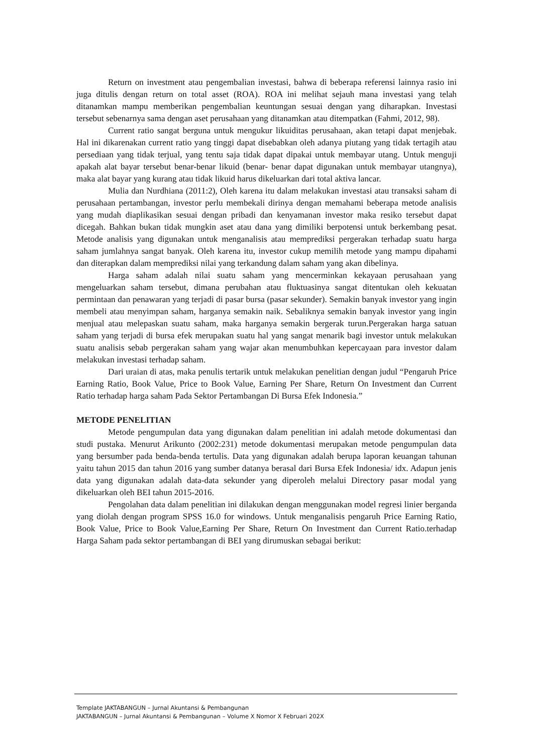Return on investment atau pengembalian investasi, bahwa di beberapa referensi lainnya rasio ini juga ditulis dengan return on total asset (ROA). ROA ini melihat sejauh mana investasi yang telah ditanamkan mampu memberikan pengembalian keuntungan sesuai dengan yang diharapkan. Investasi tersebut sebenarnya sama dengan aset perusahaan yang ditanamkan atau ditempatkan (Fahmi, 2012, 98).
Current ratio sangat berguna untuk mengukur likuiditas perusahaan, akan tetapi dapat menjebak. Hal ini dikarenakan current ratio yang tinggi dapat disebabkan oleh adanya piutang yang tidak tertagih atau persediaan yang tidak terjual, yang tentu saja tidak dapat dipakai untuk membayar utang. Untuk menguji apakah alat bayar tersebut benar-benar likuid (benar- benar dapat digunakan untuk membayar utangnya), maka alat bayar yang kurang atau tidak likuid harus dikeluarkan dari total aktiva lancar.
Mulia dan Nurdhiana (2011:2), Oleh karena itu dalam melakukan investasi atau transaksi saham di perusahaan pertambangan, investor perlu membekali dirinya dengan memahami beberapa metode analisis yang mudah diaplikasikan sesuai dengan pribadi dan kenyamanan investor maka resiko tersebut dapat dicegah. Bahkan bukan tidak mungkin aset atau dana yang dimiliki berpotensi untuk berkembang pesat. Metode analisis yang digunakan untuk menganalisis atau memprediksi pergerakan terhadap suatu harga saham jumlahnya sangat banyak. Oleh karena itu, investor cukup memilih metode yang mampu dipahami dan diterapkan dalam memprediksi nilai yang terkandung dalam saham yang akan dibelinya.
Harga saham adalah nilai suatu saham yang mencerminkan kekayaan perusahaan yang mengeluarkan saham tersebut, dimana perubahan atau fluktuasinya sangat ditentukan oleh kekuatan permintaan dan penawaran yang terjadi di pasar bursa (pasar sekunder). Semakin banyak investor yang ingin membeli atau menyimpan saham, harganya semakin naik. Sebaliknya semakin banyak investor yang ingin menjual atau melepaskan suatu saham, maka harganya semakin bergerak turun.Pergerakan harga satuan saham yang terjadi di bursa efek merupakan suatu hal yang sangat menarik bagi investor untuk melakukan suatu analisis sebab pergerakan saham yang wajar akan menumbuhkan kepercayaan para investor dalam melakukan investasi terhadap saham.
Dari uraian di atas, maka penulis tertarik untuk melakukan penelitian dengan judul “Pengaruh Price Earning Ratio, Book Value, Price to Book Value, Earning Per Share, Return On Investment dan Current Ratio terhadap harga saham Pada Sektor Pertambangan Di Bursa Efek Indonesia.”
METODE PENELITIAN
Metode pengumpulan data yang digunakan dalam penelitian ini adalah metode dokumentasi dan studi pustaka. Menurut Arikunto (2002:231) metode dokumentasi merupakan metode pengumpulan data yang bersumber pada benda-benda tertulis. Data yang digunakan adalah berupa laporan keuangan tahunan yaitu tahun 2015 dan tahun 2016 yang sumber datanya berasal dari Bursa Efek Indonesia/ idx. Adapun jenis data yang digunakan adalah data-data sekunder yang diperoleh melalui Directory pasar modal yang dikeluarkan oleh BEI tahun 2015-2016.
Pengolahan data dalam penelitian ini dilakukan dengan menggunakan model regresi linier berganda yang diolah dengan program SPSS 16.0 for windows. Untuk menganalisis pengaruh Price Earning Ratio, Book Value, Price to Book Value,Earning Per Share, Return On Investment dan Current Ratio.terhadap Harga Saham pada sektor pertambangan di BEI yang dirumuskan sebagai berikut:
Template JAKTABANGUN – Jurnal Akuntansi & Pembangunan
JAKTABANGUN – Jurnal Akuntansi & Pembangunan – Volume X Nomor X Februari 202X